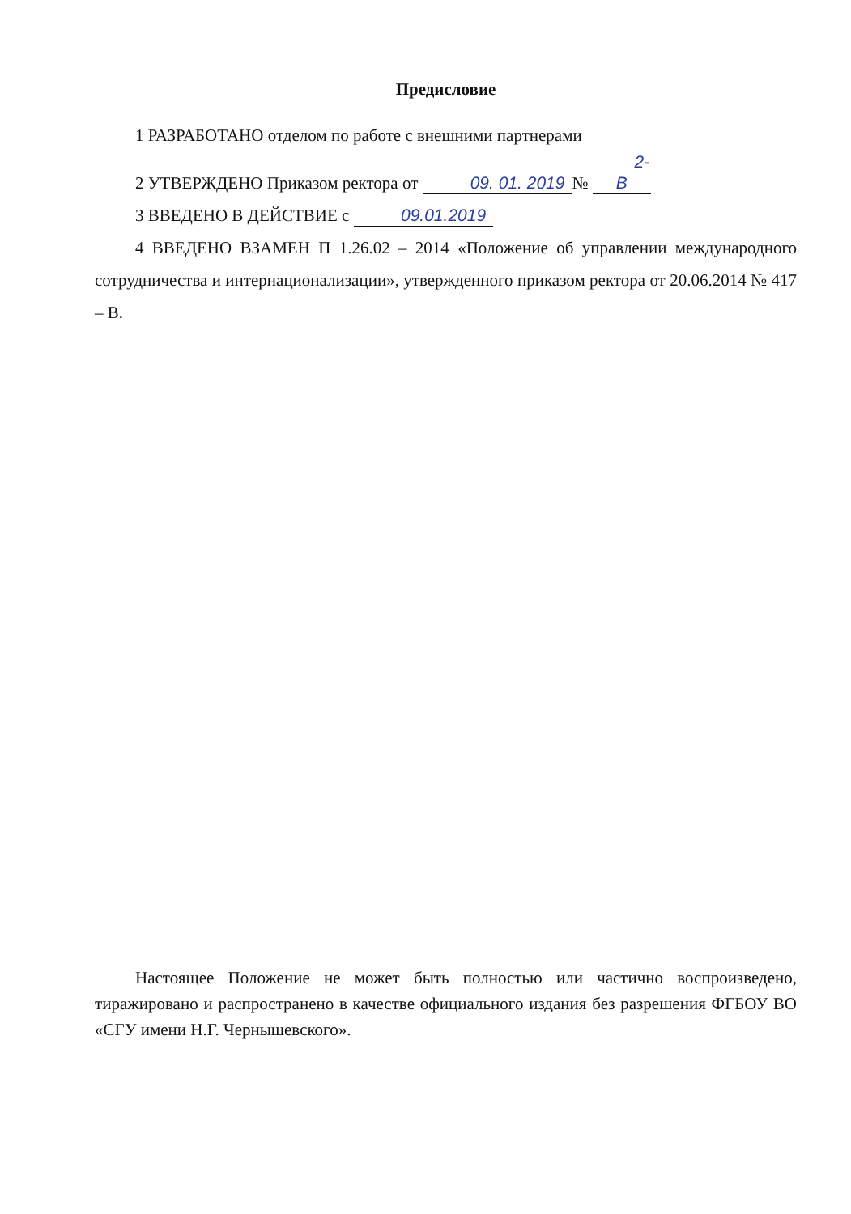Предисловие
1 РАЗРАБОТАНО отделом по работе с внешними партнерами
2 УТВЕРЖДЕНО Приказом ректора от 09. 01. 2019 № 2-В
3 ВВЕДЕНО В ДЕЙСТВИЕ с 09.01.2019
4 ВВЕДЕНО ВЗАМЕН П 1.26.02 – 2014 «Положение об управлении международного сотрудничества и интернационализации», утвержденного приказом ректора от 20.06.2014 № 417 – В.
Настоящее Положение не может быть полностью или частично воспроизведено, тиражировано и распространено в качестве официального издания без разрешения ФГБОУ ВО «СГУ имени Н.Г. Чернышевского».